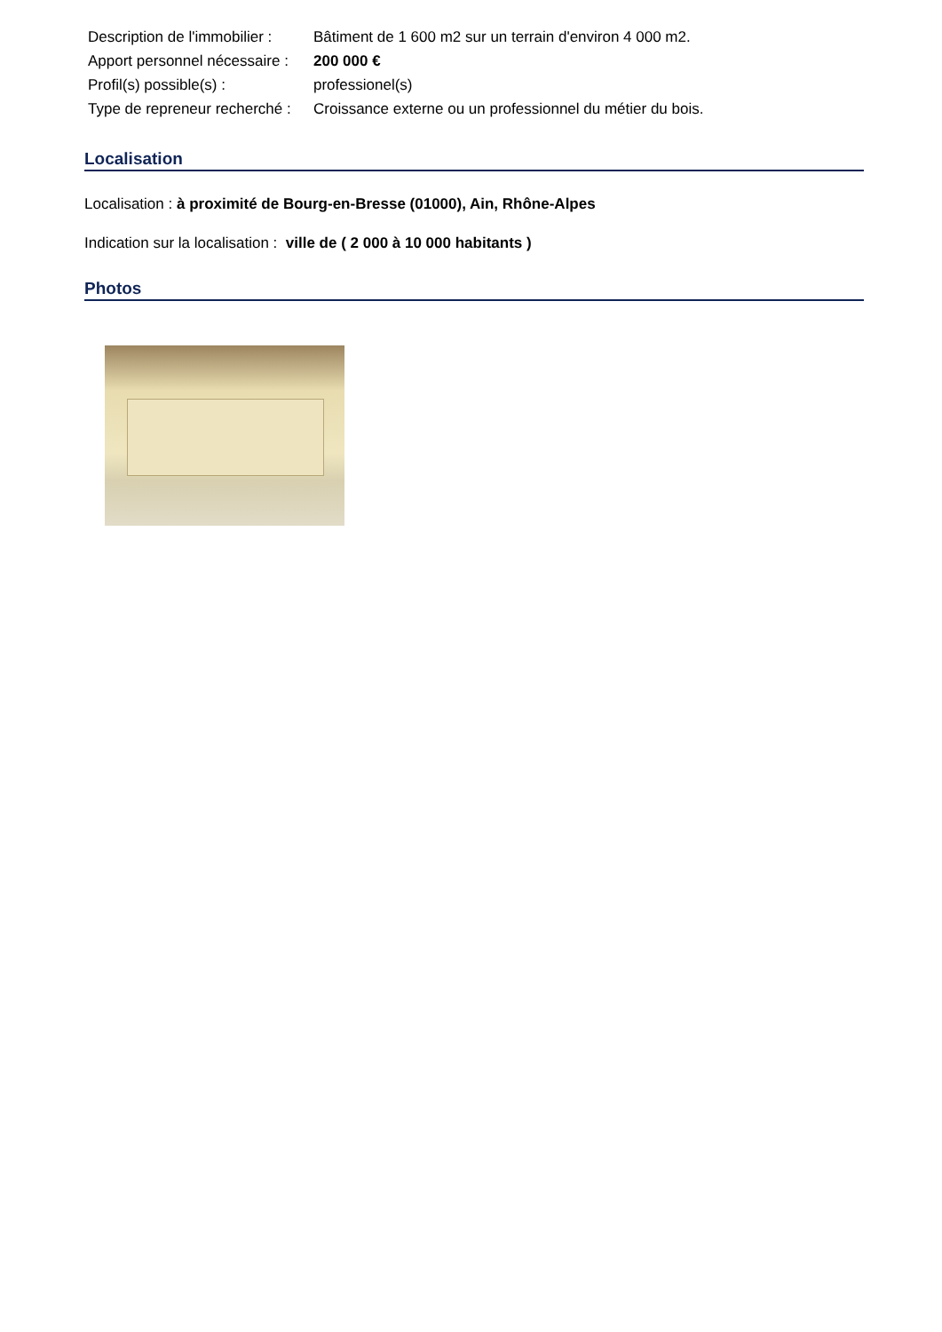| Description de l'immobilier : | Bâtiment de 1 600 m2 sur un terrain d'environ 4 000 m2. |
| Apport personnel nécessaire : | 200 000 € |
| Profil(s) possible(s) : | professionel(s) |
| Type de repreneur recherché : | Croissance externe ou un professionnel du métier du bois. |
Localisation
Localisation : à proximité de Bourg-en-Bresse (01000), Ain, Rhône-Alpes
Indication sur la localisation : ville de ( 2 000 à 10 000 habitants )
Photos